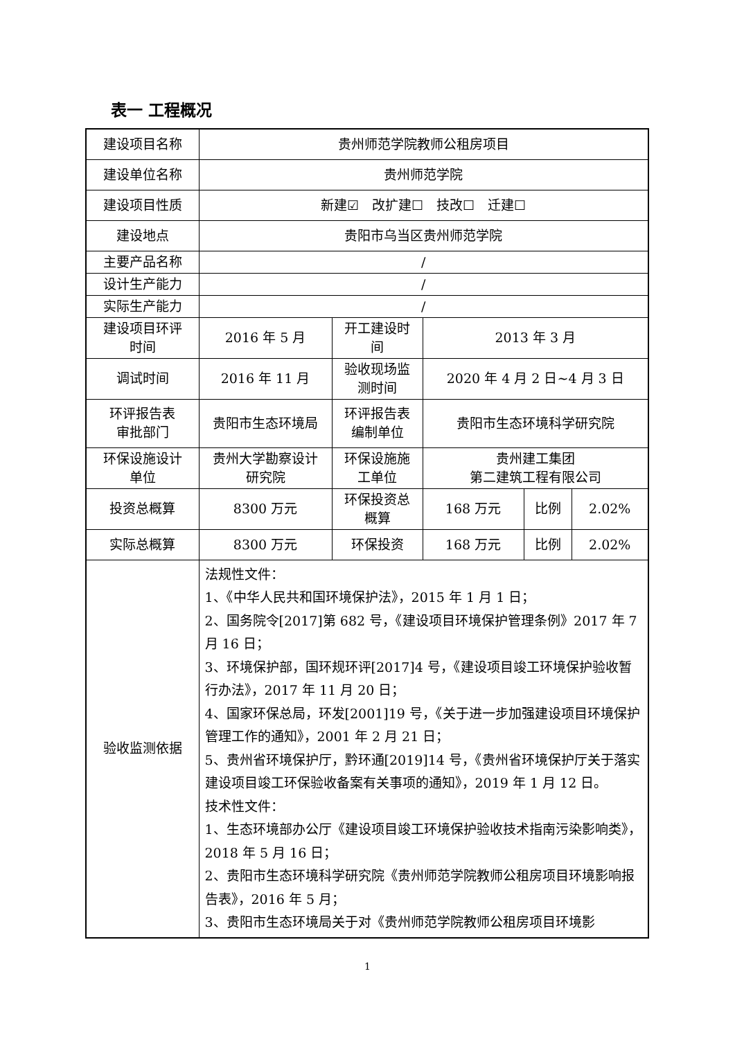表一 工程概况
| 建设项目名称 | 贵州师范学院教师公租房项目 | | | | |
| 建设单位名称 | 贵州师范学院 | | | | |
| 建设项目性质 | 新建☑ 改扩建☐ 技改☐ 迁建☐ | | | | |
| 建设地点 | 贵阳市乌当区贵州师范学院 | | | | |
| 主要产品名称 | / | | | | |
| 设计生产能力 | / | | | | |
| 实际生产能力 | / | | | | |
| 建设项目环评 时间 | 2016 年 5 月 | 开工建设时 间 | 2013 年 3 月 | | |
| 调试时间 | 2016 年 11 月 | 验收现场监 测时间 | 2020 年 4 月 2 日~4 月 3 日 | | |
| 环评报告表 审批部门 | 贵阳市生态环境局 | 环评报告表 编制单位 | 贵阳市生态环境科学研究院 | | |
| 环保设施设计 单位 | 贵州大学勘察设计 研究院 | 环保设施施 工单位 | 贵州建工集团 第二建筑工程有限公司 | | |
| 投资总概算 | 8300 万元 | 环保投资总 概算 | 168 万元 | 比例 | 2.02% |
| 实际总概算 | 8300 万元 | 环保投资 | 168 万元 | 比例 | 2.02% |
| 验收监测依据 | 法规性文件： 1、《中华人民共和国环境保护法》，2015 年 1 月 1 日； 2、国务院令[2017]第 682 号，《建设项目环境保护管理条例》2017 年 7 月 16 日； 3、环境保护部，国环规环评[2017]4 号，《建设项目竣工环境保护验收暂行办法》，2017 年 11 月 20 日； 4、国家环保总局，环发[2001]19 号，《关于进一步加强建设项目环境保护管理工作的通知》，2001 年 2 月 21 日； 5、贵州省环境保护厅，黔环通[2019]14 号，《贵州省环境保护厅关于落实建设项目竣工环保验收备案有关事项的通知》，2019 年 1 月 12 日。 技术性文件： 1、生态环境部办公厅《建设项目竣工环境保护验收技术指南污染影响类》，2018 年 5 月 16 日； 2、贵阳市生态环境科学研究院《贵州师范学院教师公租房项目环境影响报告表》，2016 年 5 月； 3、贵阳市生态环境局关于对《贵州师范学院教师公租房项目环境影 | | | | |
1